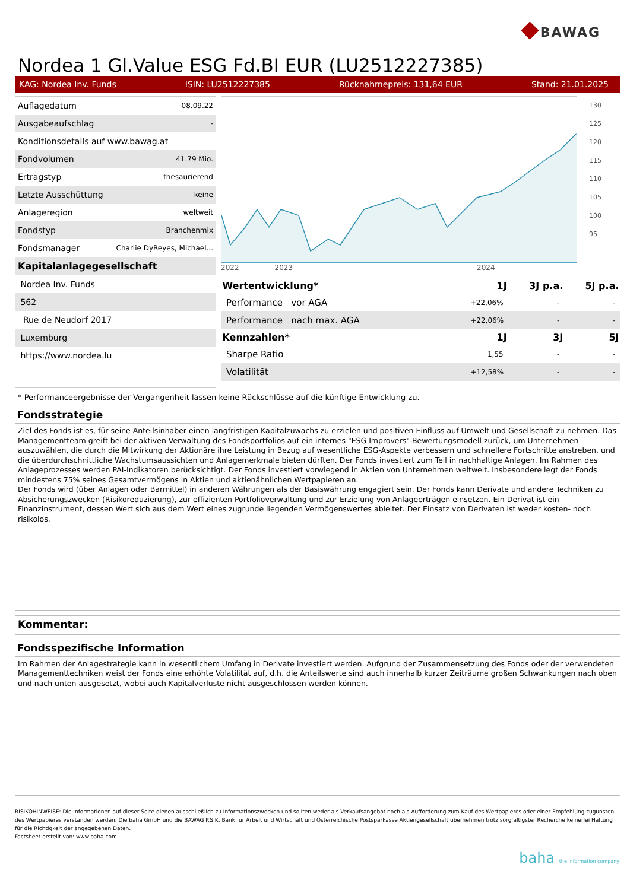◆BAWAG
Nordea 1 Gl.Value ESG Fd.BI EUR (LU2512227385)
KAG: Nordea Inv. Funds ISIN: LU2512227385 Rücknahmepreis: 131,64 EUR Stand: 21.01.2025
| Auflagedatum | 08.09.22 |
| Ausgabeaufschlag | - |
| Konditionsdetails auf www.bawag.at | |
| Fondvolumen | 41.79 Mio. |
| Ertragstyp | thesaurierend |
| Letzte Ausschüttung | keine |
| Anlageregion | weltweit |
| Fondstyp | Branchenmix |
| Fondsmanager | Charlie DyReyes, Michael... |
| Kapitalanlagegesellschaft | |
| Nordea Inv. Funds | |
| 562 | |
| Rue de Neudorf 2017 | |
| Luxemburg | |
| https://www.nordea.lu | |
130
125
120
115
110
105
100
95
2022 2023 2024
| Wertentwicklung* | 1J | 3J p.a. | 5J p.a. |
| --- | --- | --- | --- |
| Performance vor AGA | +22,06% | - | - |
| Performance nach max. AGA | +22,06% | - | - |
| Kennzahlen* | 1J | 3J | 5J |
| Sharpe Ratio | 1,55 | - | - |
| Volatilität | +12,58% | - | - |
* Performanceergebnisse der Vergangenheit lassen keine Rückschlüsse auf die künftige Entwicklung zu.
Fondsstrategie
Ziel des Fonds ist es, für seine Anteilsinhaber einen langfristigen Kapitalzuwachs zu erzielen und positiven Einfluss auf Umwelt und Gesellschaft zu nehmen. Das Managementteam greift bei der aktiven Verwaltung des Fondsportfolios auf ein internes "ESG Improvers"-Bewertungsmodell zurück, um Unternehmen auszuwählen, die durch die Mitwirkung der Aktionäre ihre Leistung in Bezug auf wesentliche ESG-Aspekte verbessern und schnellere Fortschritte anstreben, und die überdurchschnittliche Wachstumsaussichten und Anlagemerkmale bieten dürften. Der Fonds investiert zum Teil in nachhaltige Anlagen. Im Rahmen des Anlageprozesses werden PAI-Indikatoren berücksichtigt. Der Fonds investiert vorwiegend in Aktien von Unternehmen weltweit. Insbesondere legt der Fonds mindestens 75% seines Gesamtvermögens in Aktien und aktienähnlichen Wertpapieren an.
Der Fonds wird (über Anlagen oder Barmittel) in anderen Währungen als der Basiswährung engagiert sein. Der Fonds kann Derivate und andere Techniken zu Absicherungszwecken (Risikoreduzierung), zur effizienten Portfolioverwaltung und zur Erzielung von Anlageerträgen einsetzen. Ein Derivat ist ein Finanzinstrument, dessen Wert sich aus dem Wert eines zugrunde liegenden Vermögenswertes ableitet. Der Einsatz von Derivaten ist weder kosten- noch risikolos.
Kommentar:
Fondsspezifische Information
Im Rahmen der Anlagestrategie kann in wesentlichem Umfang in Derivate investiert werden. Aufgrund der Zusammensetzung des Fonds oder der verwendeten Managementtechniken weist der Fonds eine erhöhte Volatilität auf, d.h. die Anteilswerte sind auch innerhalb kurzer Zeiträume großen Schwankungen nach oben und nach unten ausgesetzt, wobei auch Kapitalverluste nicht ausgeschlossen werden können.
RISIKOHINWEISE: Die Informationen auf dieser Seite dienen ausschließlich zu Informationszwecken und sollten weder als Verkaufsangebot noch als Aufforderung zum Kauf des Wertpapieres oder einer Empfehlung zugunsten des Wertpapieres verstanden werden. Die baha GmbH und die BAWAG P.S.K. Bank für Arbeit und Wirtschaft und Österreichische Postsparkasse Aktiengesellschaft übernehmen trotz sorgfältigster Recherche keinerlei Haftung für die Richtigkeit der angegebenen Daten.
Factsheet erstellt von: www.baha.com
baha the information company